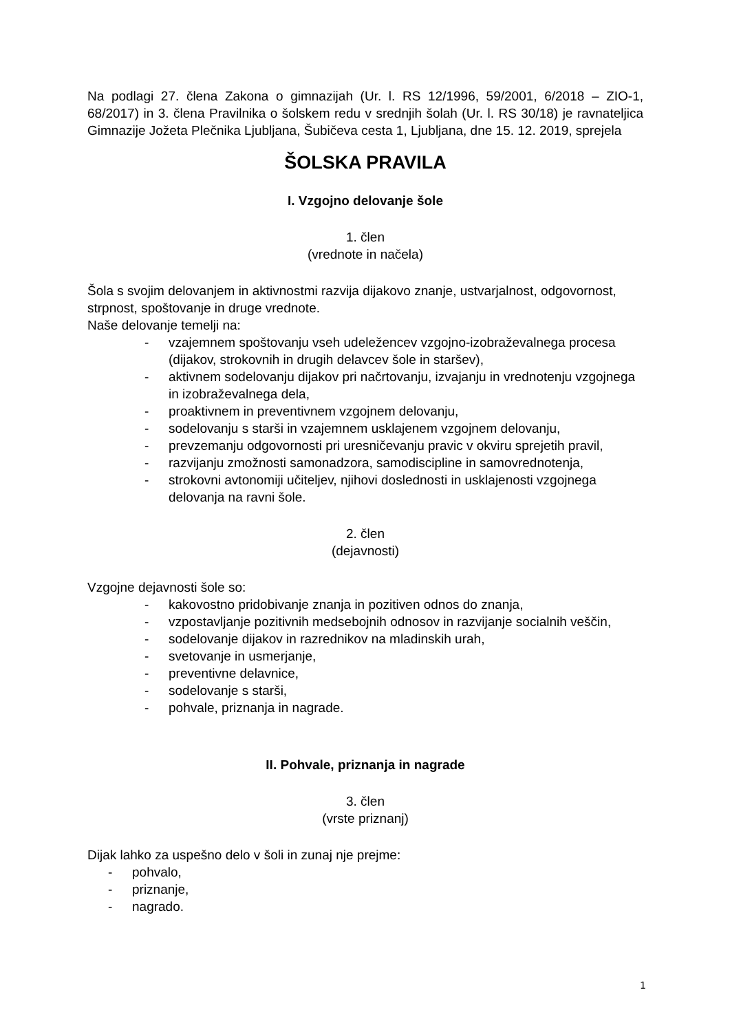Na podlagi 27. člena Zakona o gimnazijah (Ur. l. RS 12/1996, 59/2001, 6/2018 – ZIO-1, 68/2017) in 3. člena Pravilnika o šolskem redu v srednjih šolah (Ur. l. RS 30/18) je ravnateljica Gimnazije Jožeta Plečnika Ljubljana, Šubičeva cesta 1, Ljubljana, dne 15. 12. 2019, sprejela
ŠOLSKA PRAVILA
I. Vzgojno delovanje šole
1. člen
(vrednote in načela)
Šola s svojim delovanjem in aktivnostmi razvija dijakovo znanje, ustvarjalnost, odgovornost, strpnost, spoštovanje in druge vrednote.
Naše delovanje temelji na:
- vzajemnem spoštovanju vseh udeležencev vzgojno-izobraževalnega procesa (dijakov, strokovnih in drugih delavcev šole in staršev),
- aktivnem sodelovanju dijakov pri načrtovanju, izvajanju in vrednotenju vzgojnega in izobraževalnega dela,
- proaktivnem in preventivnem vzgojnem delovanju,
- sodelovanju s starši in vzajemnem usklajenem vzgojnem delovanju,
- prevzemanju odgovornosti pri uresničevanju pravic v okviru sprejetih pravil,
- razvijanju zmožnosti samonadzora, samodiscipline in samovrednotenja,
- strokovni avtonomiji učiteljev, njihovi doslednosti in usklajenosti vzgojnega delovanja na ravni šole.
2. člen
(dejavnosti)
Vzgojne dejavnosti šole so:
- kakovostno pridobivanje znanja in pozitiven odnos do znanja,
- vzpostavljanje pozitivnih medsebojnih odnosov in razvijanje socialnih veščin,
- sodelovanje dijakov in razrednikov na mladinskih urah,
- svetovanje in usmerjanje,
- preventivne delavnice,
- sodelovanje s starši,
- pohvale, priznanja in nagrade.
II. Pohvale, priznanja in nagrade
3. člen
(vrste priznanj)
Dijak lahko za uspešno delo v šoli in zunaj nje prejme:
- pohvalo,
- priznanje,
- nagrado.
1